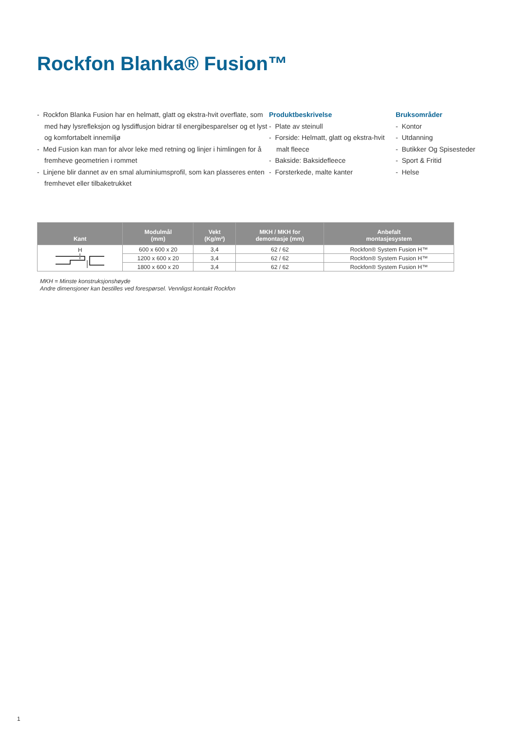Rockfon Blanka® Fusion™
- Rockfon Blanka Fusion har en helmatt, glatt og ekstra-hvit overflate, som med høy lysrefleksjon og lysdiffusjon bidrar til energibesparelser og et lyst og komfortabelt innemiljø
- Med Fusion kan man for alvor leke med retning og linjer i himlingen for å fremheve geometrien i rommet
- Linjene blir dannet av en smal aluminiumsprofil, som kan plasseres enten fremhevet eller tilbaketrukket
Produktbeskrivelse
- Plate av steinull
- Forside: Helmatt, glatt og ekstra-hvit malt fleece
- Bakside: Baksidefleece
- Forsterkede, malte kanter
Bruksområder
- Kontor
- Utdanning
- Butikker Og Spisesteder
- Sport & Fritid
- Helse
| Kant | Modulmål (mm) | Vekt (Kg/m²) | MKH / MKH for demontasje (mm) | Anbefalt montasjesystem |
| --- | --- | --- | --- | --- |
| H | 600 x 600 x 20 | 3,4 | 62 / 62 | Rockfon® System Fusion H™ |
| | 1200 x 600 x 20 | 3,4 | 62 / 62 | Rockfon® System Fusion H™ |
| | 1800 x 600 x 20 | 3,4 | 62 / 62 | Rockfon® System Fusion H™ |
MKH = Minste konstruksjonshøyde
Andre dimensjoner kan bestilles ved forespørsel. Vennligst kontakt Rockfon
1